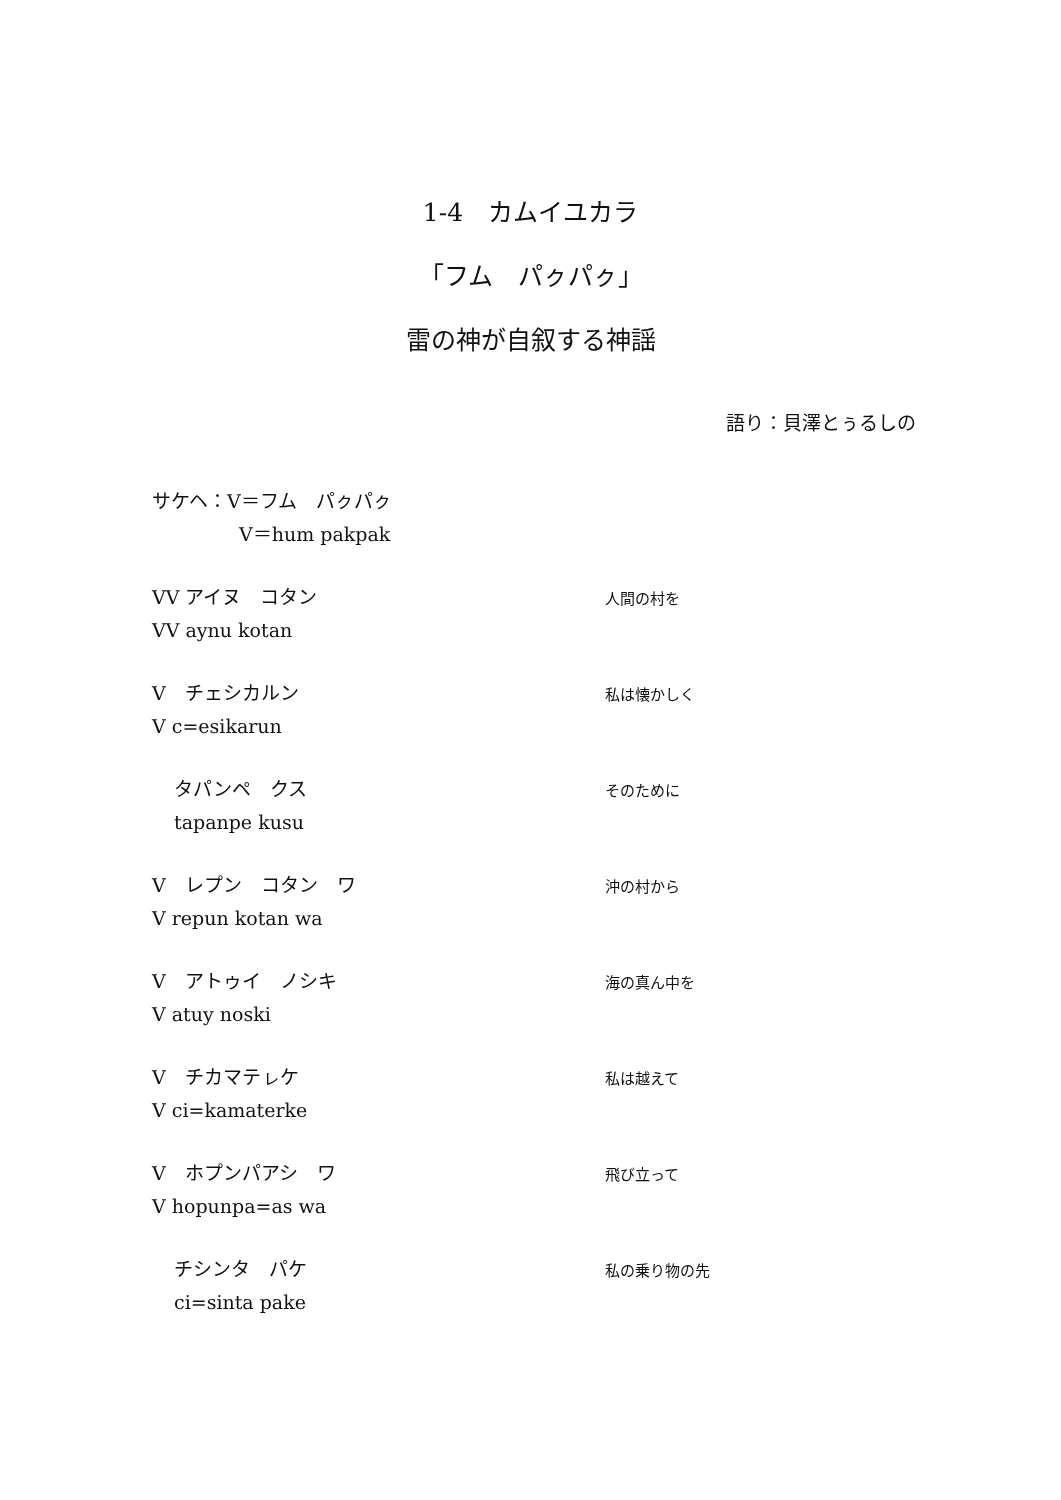1-4　カムイユカラ
「フム　パㇰパㇰ」
雷の神が自叙する神謡
語り：貝澤とぅるしの
サケヘ：V＝フム　パㇰパㇰ
V＝hum pakpak
VV アイヌ　コタン
VV aynu kotan
人間の村を
V　チェシカルン
V c=esikarun
私は懐かしく
タパンペ　クス
tapanpe kusu
そのために
V　レプン　コタン　ワ
V repun kotan wa
沖の村から
V　アトゥイ　ノシキ
V atuy noski
海の真ん中を
V　チカマテㇾケ
V ci=kamaterke
私は越えて
V　ホプンパアシ　ワ
V hopunpa=as wa
飛び立って
チシンタ　パケ
ci=sinta pake
私の乗り物の先